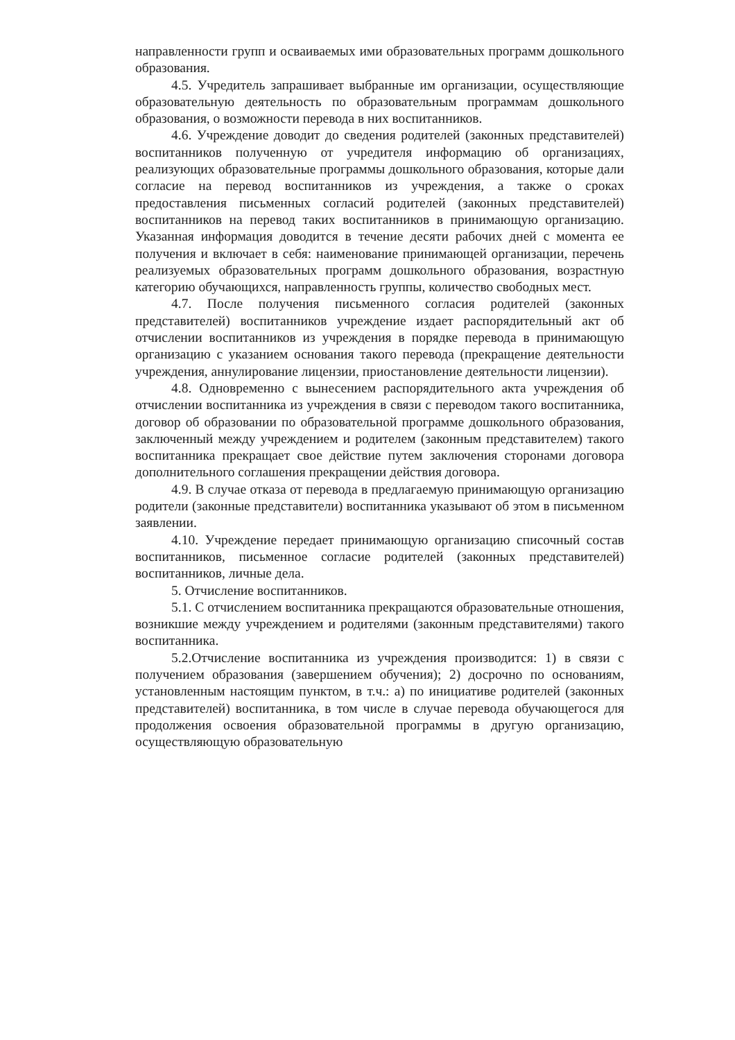направленности групп и осваиваемых ими образовательных программ дошкольного образования.
4.5. Учредитель запрашивает выбранные им организации, осуществляющие образовательную деятельность по образовательным программам дошкольного образования, о возможности перевода в них воспитанников.
4.6. Учреждение доводит до сведения родителей (законных представителей) воспитанников полученную от учредителя информацию об организациях, реализующих образовательные программы дошкольного образования, которые дали согласие на перевод воспитанников из учреждения, а также о сроках предоставления письменных согласий родителей (законных представителей) воспитанников на перевод таких воспитанников в принимающую организацию. Указанная информация доводится в течение десяти рабочих дней с момента ее получения и включает в себя: наименование принимающей организации, перечень реализуемых образовательных программ дошкольного образования, возрастную категорию обучающихся, направленность группы, количество свободных мест.
4.7. После получения письменного согласия родителей (законных представителей) воспитанников учреждение издает распорядительный акт об отчислении воспитанников из учреждения в порядке перевода в принимающую организацию с указанием основания такого перевода (прекращение деятельности учреждения, аннулирование лицензии, приостановление деятельности лицензии).
4.8. Одновременно с вынесением распорядительного акта учреждения об отчислении воспитанника из учреждения в связи с переводом такого воспитанника, договор об образовании по образовательной программе дошкольного образования, заключенный между учреждением и родителем (законным представителем) такого воспитанника прекращает свое действие путем заключения сторонами договора дополнительного соглашения прекращении действия договора.
4.9. В случае отказа от перевода в предлагаемую принимающую организацию родители (законные представители) воспитанника указывают об этом в письменном заявлении.
4.10. Учреждение передает принимающую организацию списочный состав воспитанников, письменное согласие родителей (законных представителей) воспитанников, личные дела.
5. Отчисление воспитанников.
5.1. С отчислением воспитанника прекращаются образовательные отношения, возникшие между учреждением и родителями (законным представителями) такого воспитанника.
5.2.Отчисление воспитанника из учреждения производится: 1) в связи с получением образования (завершением обучения); 2) досрочно по основаниям, установленным настоящим пунктом, в т.ч.: а) по инициативе родителей (законных представителей) воспитанника, в том числе в случае перевода обучающегося для продолжения освоения образовательной программы в другую организацию, осуществляющую образовательную